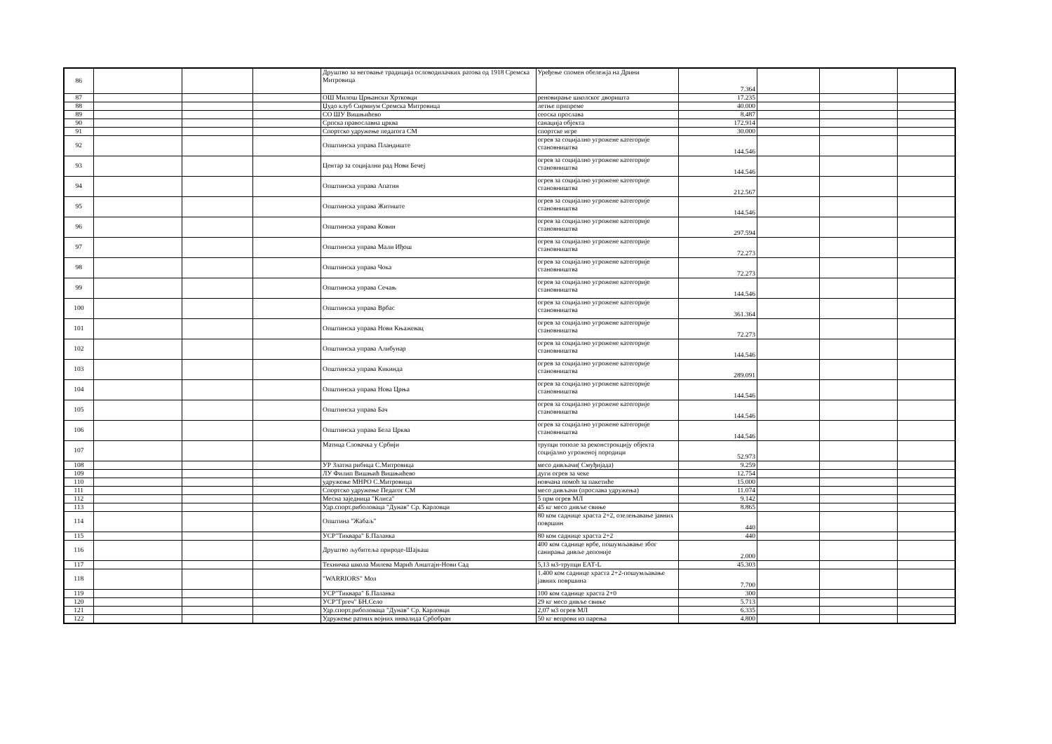| 86 | | | | Друштво за неговање традиција ословодилачких ратова од 1918 Сремска Митровица | Уређење спомен обележја на Дрини | 7.364 | | | |
| 87 | | | | ОШ Милош Црњански Хртковци | реновирање школског дворишта | 17.235 | | | |
| 88 | | | | Џудо клуб Сирмиум Сремска Митровица | летње припреме | 40.000 | | | |
| 89 | | | | СО ШУ Вишњићево | сеоска прослава | 8.487 | | | |
| 90 | | | | Српска православна црква | санација објекта | 172.914 | | | |
| 91 | | | | Спортско удружење педагога СМ | спортске игре | 30.000 | | | |
| 92 | | | | Општинска управа Пландиште | огрев за социјално угрожене категорије становништва | 144.546 | | | |
| 93 | | | | Центар за социјални рад Нови Бечеј | огрев за социјално угрожене категорије становништва | 144.546 | | | |
| 94 | | | | Општинска управа Апатин | огрев за социјално угрожене категорије становништва | 212.567 | | | |
| 95 | | | | Општинска управа Житиште | огрев за социјално угрожене категорије становништва | 144.546 | | | |
| 96 | | | | Општинска управа Ковин | огрев за социјално угрожене категорије становништва | 297.594 | | | |
| 97 | | | | Општинска управа Мали Иђош | огрев за социјално угрожене категорије становништва | 72.273 | | | |
| 98 | | | | Општинска управа Чока | огрев за социјално угрожене категорије становништва | 72.273 | | | |
| 99 | | | | Општинска управа Сечањ | огрев за социјално угрожене категорије становништва | 144.546 | | | |
| 100 | | | | Општинска управа Врбас | огрев за социјално угрожене категорије становништва | 361.364 | | | |
| 101 | | | | Општинска управа Нови Књажевац | огрев за социјално угрожене категорије становништва | 72.273 | | | |
| 102 | | | | Општинска управа Алибунар | огрев за социјално угрожене категорије становништва | 144.546 | | | |
| 103 | | | | Општинска управа Кикинда | огрев за социјално угрожене категорије становништва | 289.091 | | | |
| 104 | | | | Општинска управа Нова Црња | огрев за социјално угрожене категорије становништва | 144.546 | | | |
| 105 | | | | Општинска управа Бач | огрев за социјално угрожене категорије становништва | 144.546 | | | |
| 106 | | | | Општинска управа Бела Црква | огрев за социјално угрожене категорије становништва | 144.546 | | | |
| 107 | | | | Матица Словачка у Србији | трупци тополе за реконстрокцију објекта социјално угроженој породици | 52.973 | | | |
| 108 | | | | УР Златна рибица С.Митровица | месо дивљачи( Смуђијада) | 9.259 | | | |
| 109 | | | | ЛУ Филип Вишњић Вишњићево | дуги огрев за чеке | 12.754 | | | |
| 110 | | | | удружење МНРО С.Митровица | новчана помоћ за пакетиће | 15.000 | | | |
| 111 | | | | Спортско удружење Педагог СМ | месо дивљачи (прослава удружења) | 11.074 | | | |
| 112 | | | | Месна заједница "Клиса" | 5 прм огрев МЛ | 9.142 | | | |
| 113 | | | | Удр.спорт.риболоваца "Дунав" Ср. Карловци | 45 кг месо дивље свиње | 8.865 | | | |
| 114 | | | | Општина "Жабаљ" | 80 ком саднице храста 2+2, озелењавање јавних површин | 440 | | | |
| 115 | | | | УСР"Тиквара" Б.Паланка | 80 ком саднице храста 2+2 | 440 | | | |
| 116 | | | | Друштво љубитеља природе-Шајкаш | 400 ком саднице врбе, пошумљавање због санирања дивље депоније | 2.000 | | | |
| 117 | | | | Техничка школа Милева Марић Анштајн-Нови Сад | 5,13 м3-трупци ЕАТ-L | 45.303 | | | |
| 118 | | | | "WARRIORS" Мол | 1.400 ком саднице храста 2+2-пошумљавање јавних површина | 7.700 | | | |
| 119 | | | | УСР"Тиквара" Б.Паланка | 100 ком саднице храста 2+0 | 300 | | | |
| 120 | | | | УСР"Гргеч" БН.Село | 29 кг месо дивље свиње | 5.713 | | | |
| 121 | | | | Удр.спорт.риболоваца "Дунав" Ср. Карловци | 2,07 м3 огрев МЛ | 6.335 | | | |
| 122 | | | | Удружење ратних војних инвалида Србобран | 50 кг вепрови из парења | 4.800 | | | |